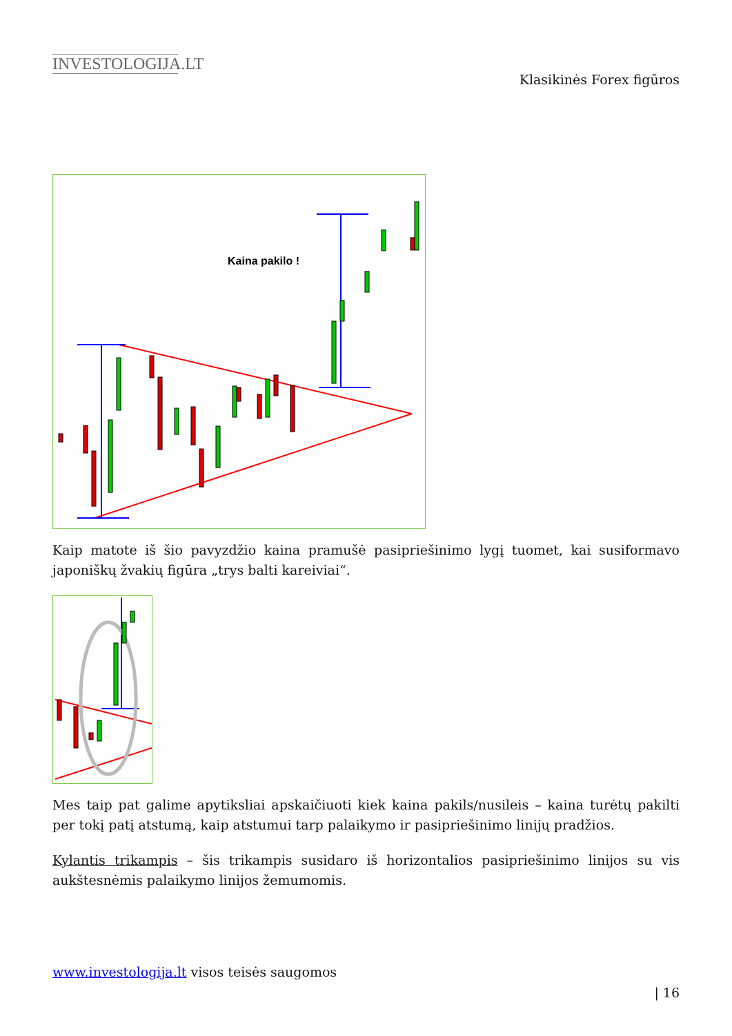INVESTOLOGIJA.LT
Klasikinės Forex figūros
Kaina pakilo !
Kaip matote iš šio pavyzdžio kaina pramušė pasipriešinimo lygį tuomet, kai susiformavo japoniškų žvakių figūra „trys balti kareiviai“.
Mes taip pat galime apytiksliai apskaičiuoti kiek kaina pakils/nusileis – kaina turėtų pakilti per tokį patį atstumą, kaip atstumui tarp palaikymo ir pasipriešinimo linijų pradžios.
Kylantis trikampis – šis trikampis susidaro iš horizontalios pasipriešinimo linijos su vis aukštesnėmis palaikymo linijos žemumomis.
www.investologija.lt visos teisės saugomos
| 16